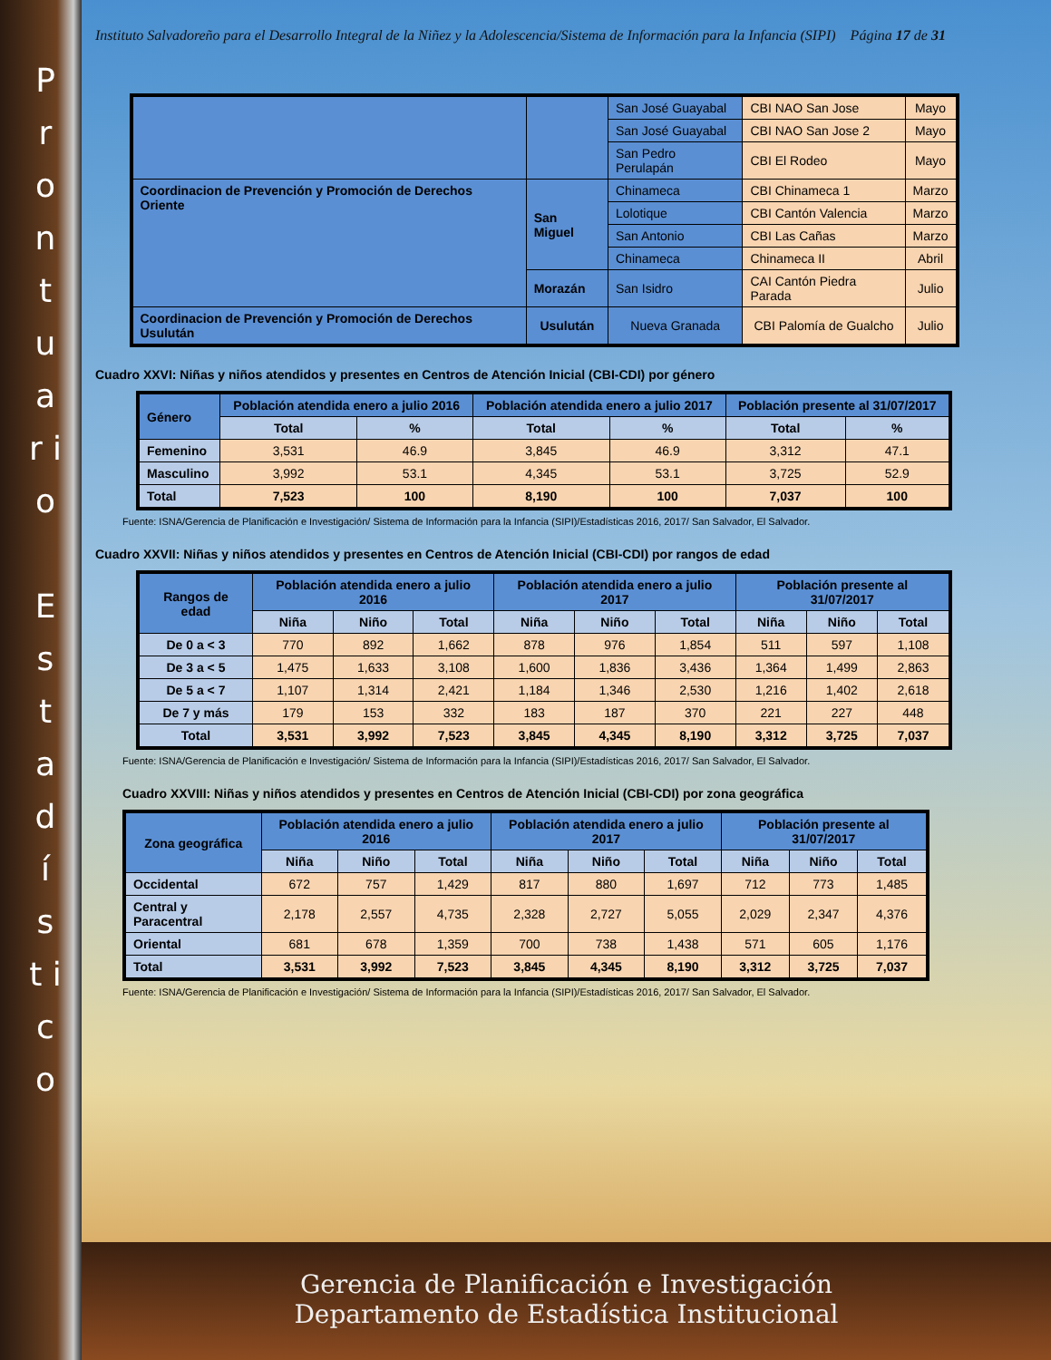P r o n t u a r i o
E s t a d í s t i c o
Instituto Salvadoreño para el Desarrollo Integral de la Niñez y la Adolescencia/Sistema de Información para la Infancia (SIPI) Página 17 de 31
| | | San José Guayabal | CBI NAO San Jose | Mayo |
| | | San José Guayabal | CBI NAO San Jose 2 | Mayo |
| | | San Pedro Perulapán | CBI El Rodeo | Mayo |
| Coordinacion de Prevención y Promoción de Derechos Oriente | San Miguel | Chinameca | CBI Chinameca 1 | Marzo |
| | | Lolotique | CBI Cantón Valencia | Marzo |
| | | San Antonio | CBI Las Cañas | Marzo |
| | | Chinameca | Chinameca II | Abril |
| | Morazán | San Isidro | CAI Cantón Piedra Parada | Julio |
| Coordinacion de Prevención y Promoción de Derechos Usulután | Usulután | Nueva Granada | CBI Palomía de Gualcho | Julio |
Cuadro XXVI: Niñas y niños atendidos y presentes en Centros de Atención Inicial (CBI-CDI) por género
| Género | Población atendida enero a julio 2016 | | Población atendida enero a julio 2017 | | Población presente al 31/07/2017 | |
| --- | --- | --- | --- | --- | --- | --- |
| | Total | % | Total | % | Total | % |
| Femenino | 3,531 | 46.9 | 3,845 | 46.9 | 3,312 | 47.1 |
| Masculino | 3,992 | 53.1 | 4,345 | 53.1 | 3,725 | 52.9 |
| Total | 7,523 | 100 | 8,190 | 100 | 7,037 | 100 |
Fuente: ISNA/Gerencia de Planificación e Investigación/ Sistema de Información para la Infancia (SIPI)/Estadísticas 2016, 2017/ San Salvador, El Salvador.
Cuadro XXVII: Niñas y niños atendidos y presentes en Centros de Atención Inicial (CBI-CDI) por rangos de edad
| Rangos de edad | Población atendida enero a julio 2016 | | | Población atendida enero a julio 2017 | | | Población presente al 31/07/2017 | | |
| --- | --- | --- | --- | --- | --- | --- | --- | --- | --- |
| | Niña | Niño | Total | Niña | Niño | Total | Niña | Niño | Total |
| De 0 a < 3 | 770 | 892 | 1,662 | 878 | 976 | 1,854 | 511 | 597 | 1,108 |
| De 3 a < 5 | 1,475 | 1,633 | 3,108 | 1,600 | 1,836 | 3,436 | 1,364 | 1,499 | 2,863 |
| De 5 a < 7 | 1,107 | 1,314 | 2,421 | 1,184 | 1,346 | 2,530 | 1,216 | 1,402 | 2,618 |
| De 7 y más | 179 | 153 | 332 | 183 | 187 | 370 | 221 | 227 | 448 |
| Total | 3,531 | 3,992 | 7,523 | 3,845 | 4,345 | 8,190 | 3,312 | 3,725 | 7,037 |
Fuente: ISNA/Gerencia de Planificación e Investigación/ Sistema de Información para la Infancia (SIPI)/Estadísticas 2016, 2017/ San Salvador, El Salvador.
Cuadro XXVIII: Niñas y niños atendidos y presentes en Centros de Atención Inicial (CBI-CDI) por zona geográfica
| Zona geográfica | Población atendida enero a julio 2016 | | | Población atendida enero a julio 2017 | | | Población presente al 31/07/2017 | | |
| --- | --- | --- | --- | --- | --- | --- | --- | --- | --- |
| | Niña | Niño | Total | Niña | Niño | Total | Niña | Niño | Total |
| Occidental | 672 | 757 | 1,429 | 817 | 880 | 1,697 | 712 | 773 | 1,485 |
| Central y Paracentral | 2,178 | 2,557 | 4,735 | 2,328 | 2,727 | 5,055 | 2,029 | 2,347 | 4,376 |
| Oriental | 681 | 678 | 1,359 | 700 | 738 | 1,438 | 571 | 605 | 1,176 |
| Total | 3,531 | 3,992 | 7,523 | 3,845 | 4,345 | 8,190 | 3,312 | 3,725 | 7,037 |
Fuente: ISNA/Gerencia de Planificación e Investigación/ Sistema de Información para la Infancia (SIPI)/Estadísticas 2016, 2017/ San Salvador, El Salvador.
Gerencia de Planificación e Investigación
Departamento de Estadística Institucional